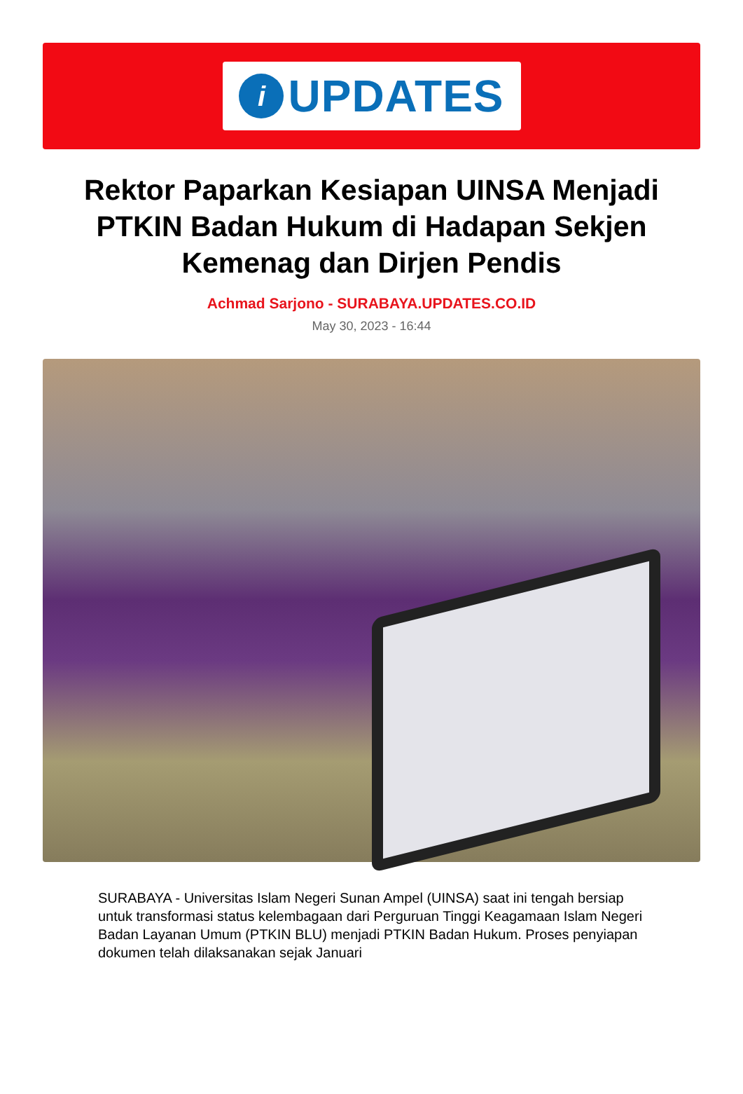i
UPDATES
Rektor Paparkan Kesiapan UINSA Menjadi PTKIN Badan Hukum di Hadapan Sekjen Kemenag dan Dirjen Pendis
Achmad Sarjono - SURABAYA.UPDATES.CO.ID
May 30, 2023 - 16:44
SURABAYA - Universitas Islam Negeri Sunan Ampel (UINSA) saat ini tengah bersiap untuk transformasi status kelembagaan dari Perguruan Tinggi Keagamaan Islam Negeri Badan Layanan Umum (PTKIN BLU) menjadi PTKIN Badan Hukum. Proses penyiapan dokumen telah dilaksanakan sejak Januari